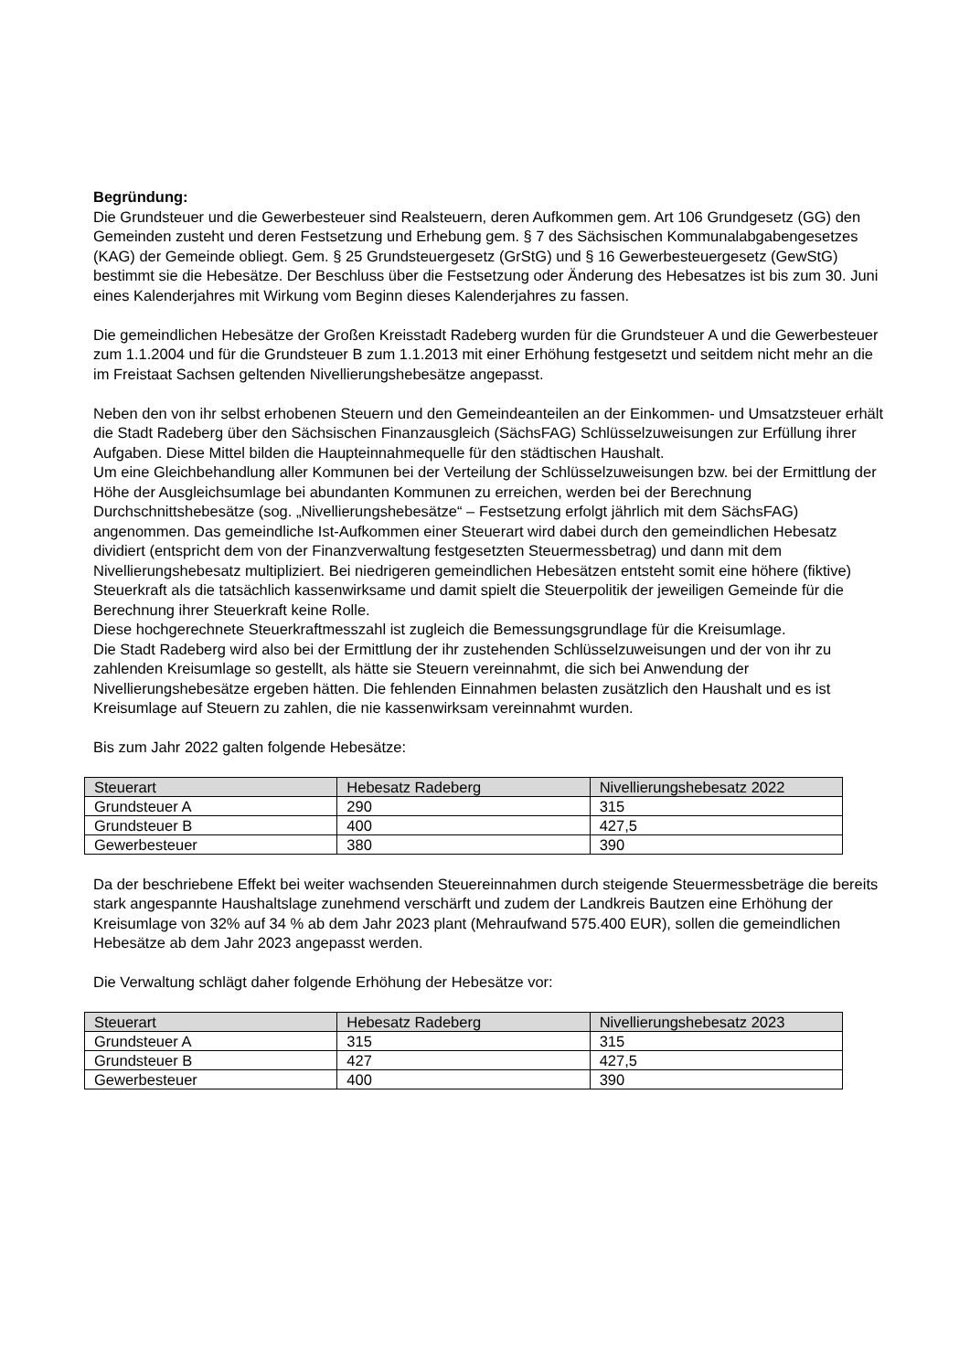Begründung:
Die Grundsteuer und die Gewerbesteuer sind Realsteuern, deren Aufkommen gem. Art 106 Grundgesetz (GG) den Gemeinden zusteht und deren Festsetzung und Erhebung gem. § 7 des Sächsischen Kommunalabgabengesetzes (KAG) der Gemeinde obliegt. Gem. § 25 Grundsteuergesetz (GrStG) und § 16 Gewerbesteuergesetz (GewStG) bestimmt sie die Hebesätze. Der Beschluss über die Festsetzung oder Änderung des Hebesatzes ist bis zum 30. Juni eines Kalenderjahres mit Wirkung vom Beginn dieses Kalenderjahres zu fassen.
Die gemeindlichen Hebesätze der Großen Kreisstadt Radeberg wurden für die Grundsteuer A und die Gewerbesteuer zum 1.1.2004 und für die Grundsteuer B zum 1.1.2013 mit einer Erhöhung festgesetzt und seitdem nicht mehr an die im Freistaat Sachsen geltenden Nivellierungshebesätze angepasst.
Neben den von ihr selbst erhobenen Steuern und den Gemeindeanteilen an der Einkommen- und Umsatzsteuer erhält die Stadt Radeberg über den Sächsischen Finanzausgleich (SächsFAG) Schlüsselzuweisungen zur Erfüllung ihrer Aufgaben. Diese Mittel bilden die Haupteinnahmequelle für den städtischen Haushalt.
Um eine Gleichbehandlung aller Kommunen bei der Verteilung der Schlüsselzuweisungen bzw. bei der Ermittlung der Höhe der Ausgleichsumlage bei abundanten Kommunen zu erreichen, werden bei der Berechnung Durchschnittshebesätze (sog. „Nivellierungshebesätze“ – Festsetzung erfolgt jährlich mit dem SächsFAG) angenommen. Das gemeindliche Ist-Aufkommen einer Steuerart wird dabei durch den gemeindlichen Hebesatz dividiert (entspricht dem von der Finanzverwaltung festgesetzten Steuermessbetrag) und dann mit dem Nivellierungshebesatz multipliziert. Bei niedrigeren gemeindlichen Hebesätzen entsteht somit eine höhere (fiktive) Steuerkraft als die tatsächlich kassenwirksame und damit spielt die Steuerpolitik der jeweiligen Gemeinde für die Berechnung ihrer Steuerkraft keine Rolle.
Diese hochgerechnete Steuerkraftmesszahl ist zugleich die Bemessungsgrundlage für die Kreisumlage.
Die Stadt Radeberg wird also bei der Ermittlung der ihr zustehenden Schlüsselzuweisungen und der von ihr zu zahlenden Kreisumlage so gestellt, als hätte sie Steuern vereinnahmt, die sich bei Anwendung der Nivellierungshebesätze ergeben hätten. Die fehlenden Einnahmen belasten zusätzlich den Haushalt und es ist Kreisumlage auf Steuern zu zahlen, die nie kassenwirksam vereinnahmt wurden.
Bis zum Jahr 2022 galten folgende Hebesätze:
| Steuerart | Hebesatz Radeberg | Nivellierungshebesatz 2022 |
| Grundsteuer A | 290 | 315 |
| Grundsteuer B | 400 | 427,5 |
| Gewerbesteuer | 380 | 390 |
Da der beschriebene Effekt bei weiter wachsenden Steuereinnahmen durch steigende Steuermessbeträge die bereits stark angespannte Haushaltslage zunehmend verschärft und zudem der Landkreis Bautzen eine Erhöhung der Kreisumlage von 32% auf 34 % ab dem Jahr 2023 plant (Mehraufwand 575.400 EUR), sollen die gemeindlichen Hebesätze ab dem Jahr 2023 angepasst werden.
Die Verwaltung schlägt daher folgende Erhöhung der Hebesätze vor:
| Steuerart | Hebesatz Radeberg | Nivellierungshebesatz 2023 |
| Grundsteuer A | 315 | 315 |
| Grundsteuer B | 427 | 427,5 |
| Gewerbesteuer | 400 | 390 |